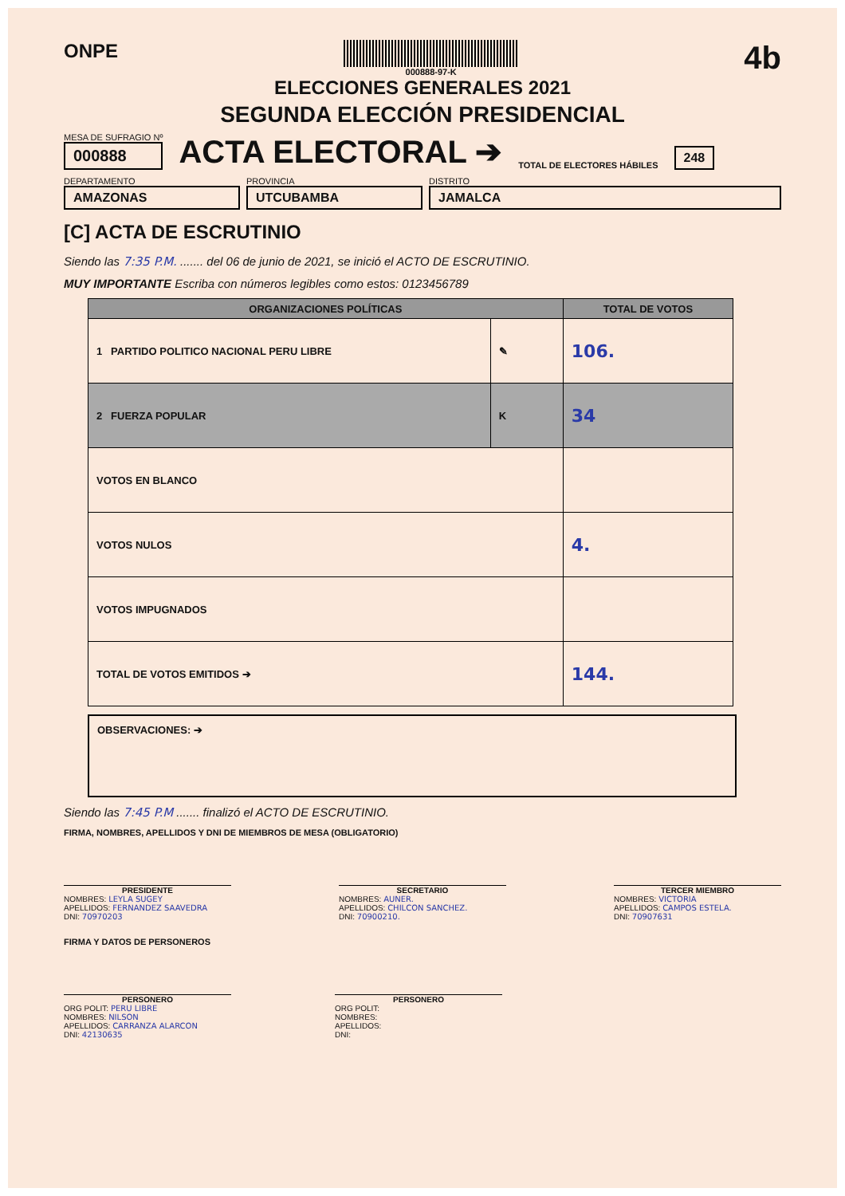ONPE
000888-97-K
4b
ELECCIONES GENERALES 2021
SEGUNDA ELECCIÓN PRESIDENCIAL
MESA DE SUFRAGIO Nº
000888
ACTA ELECTORAL ➔
TOTAL DE ELECTORES HÁBILES
248
DEPARTAMENTO
AMAZONAS
PROVINCIA
UTCUBAMBA
DISTRITO
JAMALCA
[C] ACTA DE ESCRUTINIO
Siendo las 7:35 P.M. ....... del 06 de junio de 2021, se inició el ACTO DE ESCRUTINIO.
MUY IMPORTANTE Escriba con números legibles como estos: 0123456789
| ORGANIZACIONES POLÍTICAS | | TOTAL DE VOTOS |
| --- | --- | --- |
| 1 PARTIDO POLITICO NACIONAL PERU LIBRE | ✎ | 106. |
| 2 FUERZA POPULAR | K | 34 |
| VOTOS EN BLANCO | | |
| VOTOS NULOS | | 4. |
| VOTOS IMPUGNADOS | | |
| TOTAL DE VOTOS EMITIDOS ➔ | | 144. |
OBSERVACIONES: ➔
Siendo las 7:45 P.M ....... finalizó el ACTO DE ESCRUTINIO.
FIRMA, NOMBRES, APELLIDOS Y DNI DE MIEMBROS DE MESA (OBLIGATORIO)
PRESIDENTE
NOMBRES: LEYLA SUGEY
APELLIDOS: FERNANDEZ SAAVEDRA
DNI: 70970203
SECRETARIO
NOMBRES: AUNER.
APELLIDOS: CHILCON SANCHEZ.
DNI: 70900210.
TERCER MIEMBRO
NOMBRES: VICTORIA
APELLIDOS: CAMPOS ESTELA.
DNI: 70907631
FIRMA Y DATOS DE PERSONEROS
PERSONERO
ORG POLIT: PERU LIBRE
NOMBRES: NILSON
APELLIDOS: CARRANZA ALARCON
DNI: 42130635
PERSONERO
ORG POLIT:
NOMBRES:
APELLIDOS:
DNI: